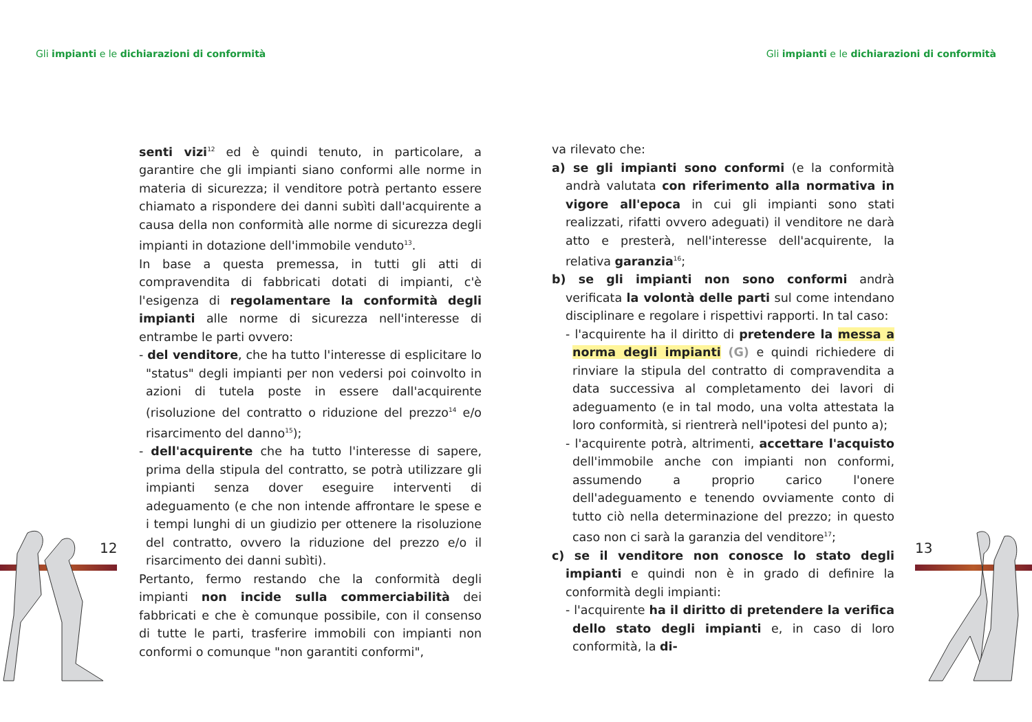Gli impianti e le dichiarazioni di conformità
Gli impianti e le dichiarazioni di conformità
senti vizi<sup>12</sup> ed è quindi tenuto, in particolare, a garantire che gli impianti siano conformi alle norme in materia di sicurezza; il venditore potrà pertanto essere chiamato a rispondere dei danni subìti dall'acquirente a causa della non conformità alle norme di sicurezza degli impianti in dotazione dell'immobile venduto<sup>13</sup>.
In base a questa premessa, in tutti gli atti di compravendita di fabbricati dotati di impianti, c'è l'esigenza di regolamentare la conformità degli impianti alle norme di sicurezza nell'interesse di entrambe le parti ovvero:
- del venditore, che ha tutto l'interesse di esplicitare lo "status" degli impianti per non vedersi poi coinvolto in azioni di tutela poste in essere dall'acquirente (risoluzione del contratto o riduzione del prezzo<sup>14</sup> e/o risarcimento del danno<sup>15</sup>);
- dell'acquirente che ha tutto l'interesse di sapere, prima della stipula del contratto, se potrà utilizzare gli impianti senza dover eseguire interventi di adeguamento (e che non intende affrontare le spese e i tempi lunghi di un giudizio per ottenere la risoluzione del contratto, ovvero la riduzione del prezzo e/o il risarcimento dei danni subìti).
Pertanto, fermo restando che la conformità degli impianti non incide sulla commerciabilità dei fabbricati e che è comunque possibile, con il consenso di tutte le parti, trasferire immobili con impianti non conformi o comunque "non garantiti conformi",
12
va rilevato che:
a) se gli impianti sono conformi (e la conformità andrà valutata con riferimento alla normativa in vigore all'epoca in cui gli impianti sono stati realizzati, rifatti ovvero adeguati) il venditore ne darà atto e presterà, nell'interesse dell'acquirente, la relativa garanzia<sup>16</sup>;
b) se gli impianti non sono conformi andrà verificata la volontà delle parti sul come intendano disciplinare e regolare i rispettivi rapporti. In tal caso:
- l'acquirente ha il diritto di pretendere la messa a norma degli impianti (G) e quindi richiedere di rinviare la stipula del contratto di compravendita a data successiva al completamento dei lavori di adeguamento (e in tal modo, una volta attestata la loro conformità, si rientrerà nell'ipotesi del punto a);
- l'acquirente potrà, altrimenti, accettare l'acquisto dell'immobile anche con impianti non conformi, assumendo a proprio carico l'onere dell'adeguamento e tenendo ovviamente conto di tutto ciò nella determinazione del prezzo; in questo caso non ci sarà la garanzia del venditore<sup>17</sup>;
c) se il venditore non conosce lo stato degli impianti e quindi non è in grado di definire la conformità degli impianti:
- l'acquirente ha il diritto di pretendere la verifica dello stato degli impianti e, in caso di loro conformità, la di-
13